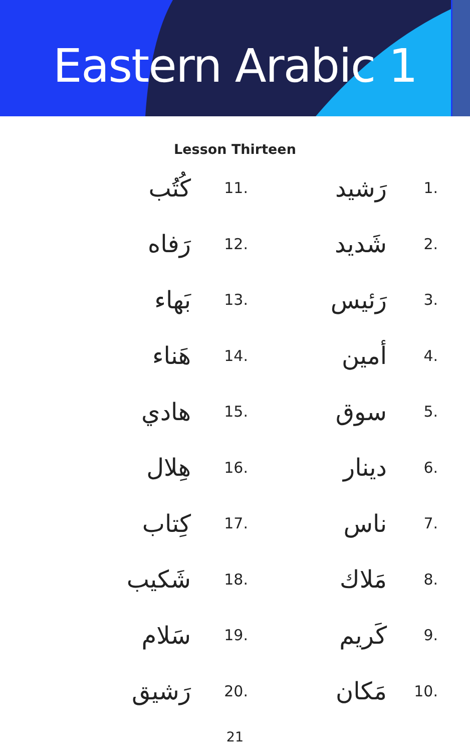Eastern Arabic 1
Lesson Thirteen
| كُتُب | 11. | رَشيد | 1. |
| رَفاه | 12. | شَديد | 2. |
| بَهاء | 13. | رَئيس | 3. |
| هَناء | 14. | أمين | 4. |
| هادي | 15. | سوق | 5. |
| هِلال | 16. | دينار | 6. |
| كِتاب | 17. | ناس | 7. |
| شَكيب | 18. | مَلاك | 8. |
| سَلام | 19. | كَريم | 9. |
| رَشيق | 20. | مَكان | 10. |
21